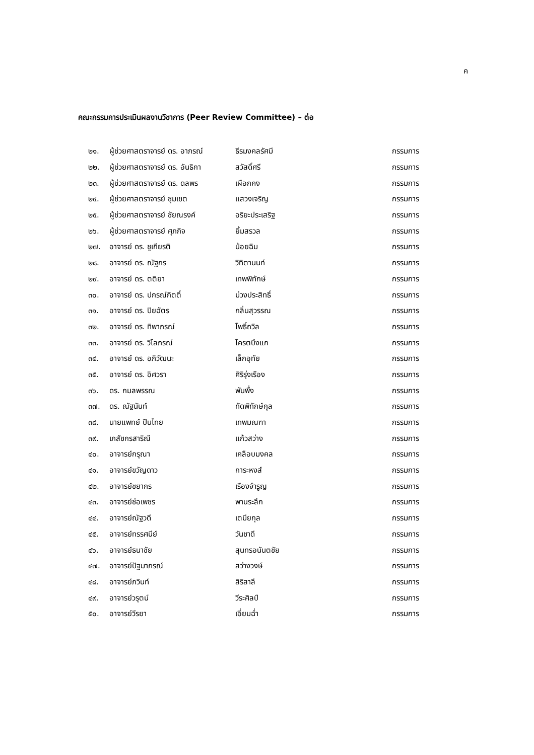ค
คณะกรรมการประเมินผลงานวิชาการ (Peer Review Committee) – ต่อ
| ๒๑. | ผู้ช่วยศาสตราจารย์ ดร. อาภรณ์ | ธีรมงคลรัศมี | กรรมการ |
| ๒๒. | ผู้ช่วยศาสตราจารย์ ดร. อันธิกา | สวัสดิ์ศรี | กรรมการ |
| ๒๓. | ผู้ช่วยศาสตราจารย์ ดร. ดลพร | เผือกคง | กรรมการ |
| ๒๔. | ผู้ช่วยศาสตราจารย์ ชุมเขต | แสวงเจริญ | กรรมการ |
| ๒๕. | ผู้ช่วยศาสตราจารย์ ชัยณรงค์ | อริยะประเสริฐ | กรรมการ |
| ๒๖. | ผู้ช่วยศาสตราจารย์ ศุภกิจ | ยิ้มสรวล | กรรมการ |
| ๒๗. | อาจารย์ ดร. ชูเกียรติ | น้อยฉิม | กรรมการ |
| ๒๘. | อาจารย์ ดร. ณัฐกร | วิทิตานนท์ | กรรมการ |
| ๒๙. | อาจารย์ ดร. ตติยา | เทพพิทักษ์ | กรรมการ |
| ๓๐. | อาจารย์ ดร. ปกรณ์กิตติ์ | ม่วงประสิทธิ์ | กรรมการ |
| ๓๑. | อาจารย์ ดร. ปิยฉัตร | กลิ่นสุวรรณ | กรรมการ |
| ๓๒. | อาจารย์ ดร. ทิพาภรณ์ | โพธิ์ถวิล | กรรมการ |
| ๓๓. | อาจารย์ ดร. วิไลภรณ์ | โครตบึงแก | กรรมการ |
| ๓๔. | อาจารย์ ดร. อภิวัฒนะ | เล็กอุทัย | กรรมการ |
| ๓๕. | อาจารย์ ดร. อิศวรา | ศิริรุ่งเรือง | กรรมการ |
| ๓๖. | ดร. กมลพรรณ | พันพึ่ง | กรรมการ |
| ๓๗. | ดร. ณัฐนันท์ | ทัดพิทักษ์กุล | กรรมการ |
| ๓๘. | นายแพทย์ ปืนไทย | เทพมณฑา | กรรมการ |
| ๓๙. | เภสัชกรสาริณี | แก้วสว่าง | กรรมการ |
| ๔๐. | อาจารย์กรุณา | เคลือบมงคล | กรรมการ |
| ๔๑. | อาจารย์ขวัญดาว | การะหงส์ | กรรมการ |
| ๔๒. | อาจารย์ชยากร | เรืองจำรูญ | กรรมการ |
| ๔๓. | อาจารย์ช่อเพชร | พานระลึก | กรรมการ |
| ๔๔. | อาจารย์ณัฐวดี | เตมียกุล | กรรมการ |
| ๔๕. | อาจารย์ทรรศนีย์ | วันชาดี | กรรมการ |
| ๔๖. | อาจารย์ธนาชัย | สุนทรอนันตชัย | กรรมการ |
| ๔๗. | อาจารย์ปัฐมาภรณ์ | สว่างวงษ์ | กรรมการ |
| ๔๘. | อาจารย์ภวินท์ | สิริสาลี | กรรมการ |
| ๔๙. | อาจารย์วรุตน์ | วีระศิลป์ | กรรมการ |
| ๕๐. | อาจารย์วีรยา | เอี่ยมฉ่ำ | กรรมการ |